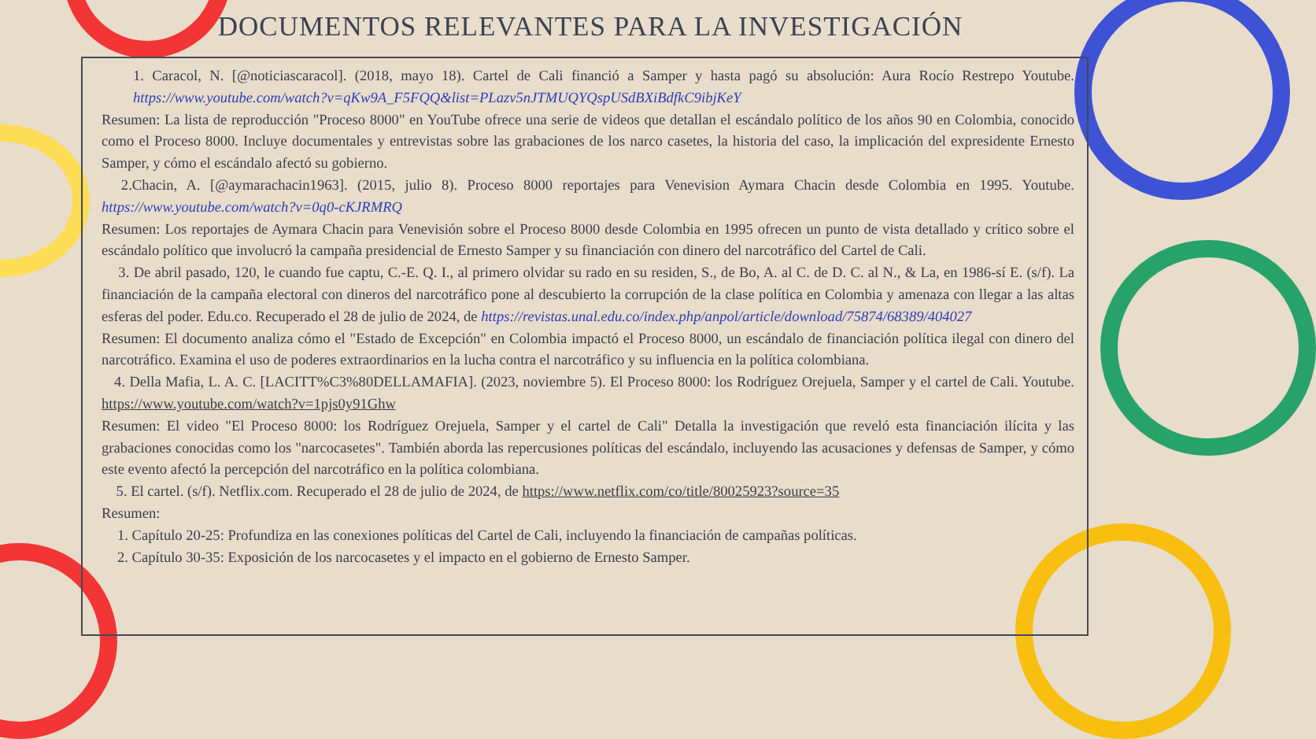DOCUMENTOS RELEVANTES PARA LA INVESTIGACIÓN
1. Caracol, N. [@noticiascaracol]. (2018, mayo 18). Cartel de Cali financió a Samper y hasta pagó su absolución: Aura Rocío Restrepo Youtube. https://www.youtube.com/watch?v=qKw9A_F5FQQ&list=PLazv5nJTMUQYQspUSdBXiBdfkC9ibjKeY
Resumen: La lista de reproducción "Proceso 8000" en YouTube ofrece una serie de videos que detallan el escándalo político de los años 90 en Colombia, conocido como el Proceso 8000. Incluye documentales y entrevistas sobre las grabaciones de los narco casetes, la historia del caso, la implicación del expresidente Ernesto Samper, y cómo el escándalo afectó su gobierno.
2.Chacin, A. [@aymarachacin1963]. (2015, julio 8). Proceso 8000 reportajes para Venevision Aymara Chacin desde Colombia en 1995. Youtube. https://www.youtube.com/watch?v=0q0-cKJRMRQ
Resumen: Los reportajes de Aymara Chacin para Venevisión sobre el Proceso 8000 desde Colombia en 1995 ofrecen un punto de vista detallado y crítico sobre el escándalo político que involucró la campaña presidencial de Ernesto Samper y su financiación con dinero del narcotráfico del Cartel de Cali.
3. De abril pasado, 120, le cuando fue captu, C.-E. Q. I., al primero olvidar su rado en su residen, S., de Bo, A. al C. de D. C. al N., & La, en 1986-sí E. (s/f). La financiación de la campaña electoral con dineros del narcotráfico pone al descubierto la corrupción de la clase política en Colombia y amenaza con llegar a las altas esferas del poder. Edu.co. Recuperado el 28 de julio de 2024, de https://revistas.unal.edu.co/index.php/anpol/article/download/75874/68389/404027
Resumen: El documento analiza cómo el "Estado de Excepción" en Colombia impactó el Proceso 8000, un escándalo de financiación política ilegal con dinero del narcotráfico. Examina el uso de poderes extraordinarios en la lucha contra el narcotráfico y su influencia en la política colombiana.
4. Della Mafia, L. A. C. [LACITT%C3%80DELLAMAFIA]. (2023, noviembre 5). El Proceso 8000: los Rodríguez Orejuela, Samper y el cartel de Cali. Youtube. https://www.youtube.com/watch?v=1pjs0y91Ghw
Resumen: El video "El Proceso 8000: los Rodríguez Orejuela, Samper y el cartel de Cali" Detalla la investigación que reveló esta financiación ilícita y las grabaciones conocidas como los "narcocasetes". También aborda las repercusiones políticas del escándalo, incluyendo las acusaciones y defensas de Samper, y cómo este evento afectó la percepción del narcotráfico en la política colombiana.
5. El cartel. (s/f). Netflix.com. Recuperado el 28 de julio de 2024, de https://www.netflix.com/co/title/80025923?source=35
Resumen:
1. Capítulo 20-25: Profundiza en las conexiones políticas del Cartel de Cali, incluyendo la financiación de campañas políticas.
2. Capítulo 30-35: Exposición de los narcocasetes y el impacto en el gobierno de Ernesto Samper.